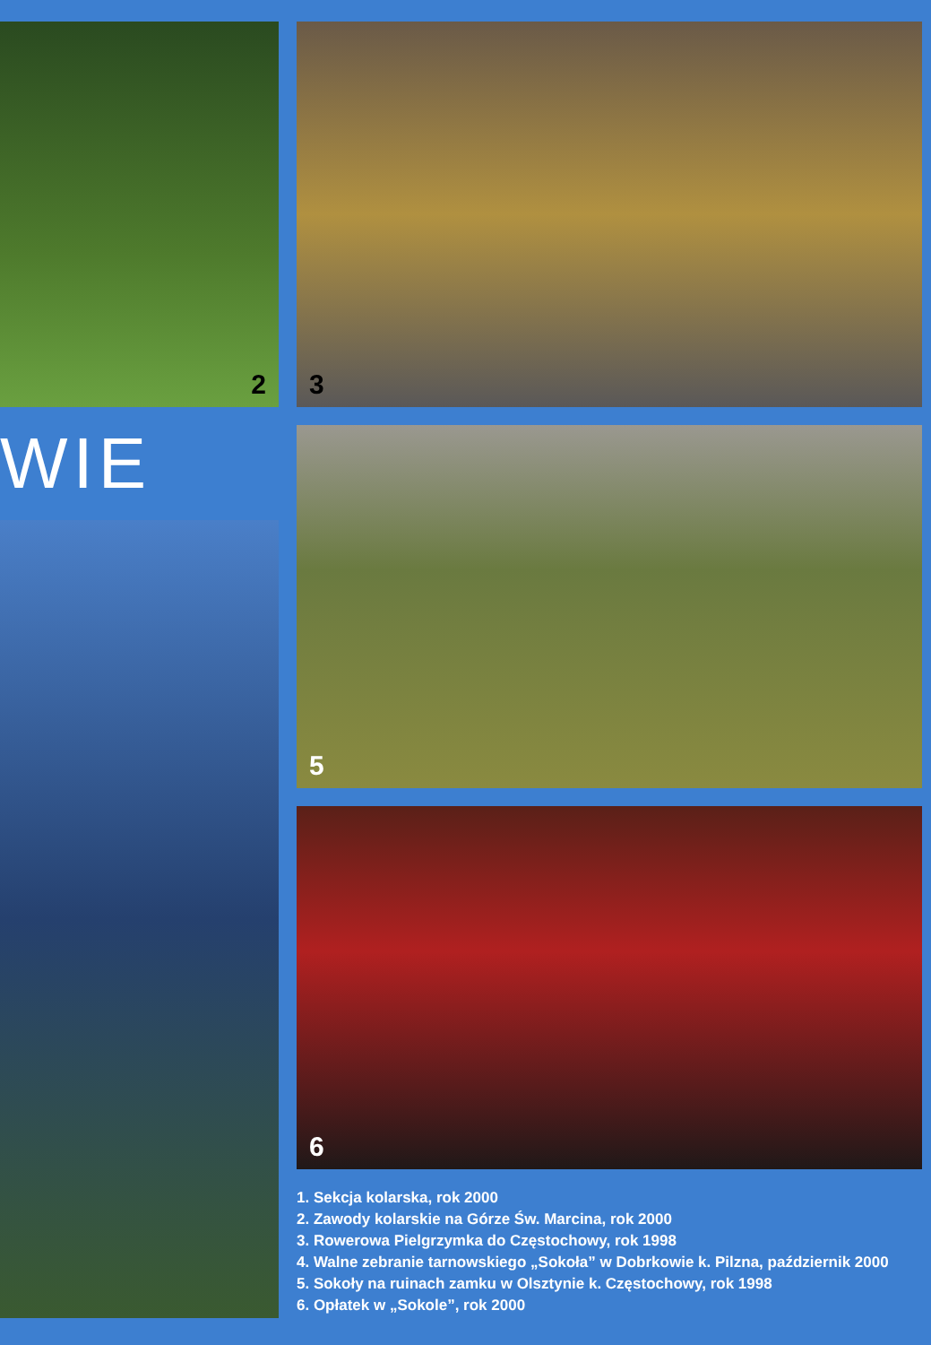2
WIE
3
5
6
1. Sekcja kolarska, rok 2000
2. Zawody kolarskie na Górze Św. Marcina, rok 2000
3. Rowerowa Pielgrzymka do Częstochowy, rok 1998
4. Walne zebranie tarnowskiego „Sokoła” w Dobrkowie k. Pilzna, październik 2000
5. Sokoły na ruinach zamku w Olsztynie k. Częstochowy, rok 1998
6. Opłatek w „Sokole”, rok 2000